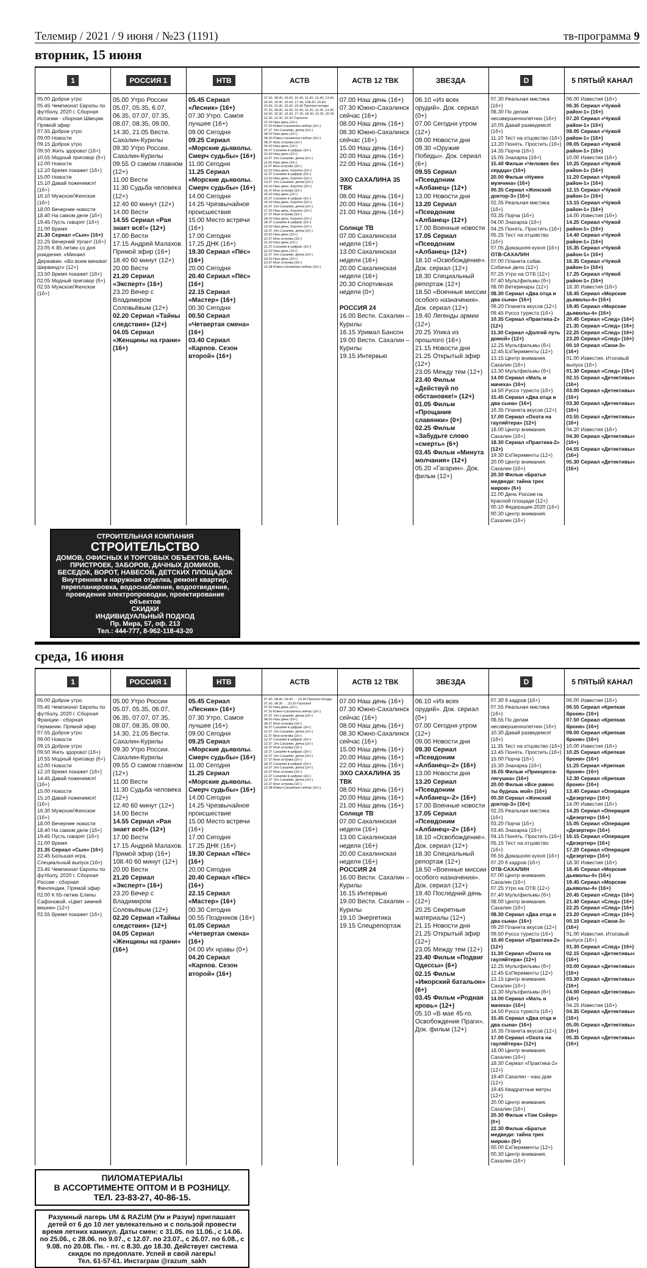Телемир / 2021 / 9 июня / №23 (1191)
тв-программа 9
вторник, 15 июня
| 1 | РОССИЯ 1 | НТВ | АСТВ | АСТВ 12 ТВК | ЗВЕЗДА | D | 5 ПЯТЫЙ КАНАЛ |
| --- | --- | --- | --- | --- | --- | --- | --- |
| 05.00 Доброе утро 05.45 Чемпионат Европы по футболу, 2020 г. Сборная Испании - сборная Швеции. Прямой эфир 07.55 Доброе утро 09.00 Новости 09.15 Доброе утро 09.50 Жить здорово! (16+) 10.55 Модный приговор (6+) 12.00 Новости 12.10 Время покажет (16+) 15.00 Новости 15.10 Давай поженимся! (16+) 16.10 Мужское/Женское (16+) 18.00 Вечерние новости 18.40 На самом деле (16+) 19.45 Пусть говорят (16+) 21.00 Время 21.30 Сериал «Сын» (16+) 22.25 Вечерний Ургант (16+) 23.05 К 85 летию со дня рождения. «Михаил Державин. «Во всем виноват Ширвиндт» (12+) 23.50 Время покажет (16+) 02.05 Модный приговор (6+) 02.55 Мужское/Женское (16+) | 05.00 Утро России 05.07, 05.35, 6.07, 06.35, 07.07, 07.35, 08.07, 08.35, 09.00, 14.30, 21.05 Вести. Сахалин-Курилы 09.30 Утро России. Сахалин-Курилы 09.55 О самом главном (12+) 11.00 Вести 11.30 Судьба человека (12+) 12.40 60 минут (12+) 14.00 Вести 14.55 Сериал «Рая знает всё!» (12+) 17.00 Вести 17.15 Андрей Малахов. Прямой эфир (16+) 18.40 60 минут (12+) 20.00 Вести 21.20 Сериал «Эксперт» (16+) 23.20 Вечер с Владимиром Соловьёвым (12+) 02.20 Сериал «Тайны следствия» (12+) 04.05 Сериал «Женщины на грани» (16+) | 05.45 Сериал «Лесник» (16+) 07.30 Утро. Самое лучшее (16+) 09.00 Сегодня 09.25 Сериал «Морские дьяволы. Смерч судьбы» (16+) 11.00 Сегодня 11.25 Сериал «Морские дьяволы. Смерч судьбы» (16+) 14.00 Сегодня 14.25 Чрезвычайное происшествие 15.00 Место встречи (16+) 17.00 Сегодня 17.25 ДНК (16+) 19.30 Сериал «Пёс» (16+) 20.00 Сегодня 20.40 Сериал «Пёс» (16+) 22.15 Сериал «Мастер» (16+) 00.30 Сегодня 00.50 Сериал «Четвертая смена» (16+) 03.40 Сериал «Карпов. Сезон второй» (16+) | 07.40, 08.40, 09.40, 10.40, 11.40, 12.40, 13.40, 14.40, 15.40, 16.40, 17.40, 108.40, 19.40, 20.40, 21.40, 22.40, 23.40 Прогноз погоды 07.30, 08.30, 09.30, 10.30, 11.30, 12.30, 13.30, 14.30, 15.30, 16.30, 17.30, 18.30, 19.30, 20.30, 21.30, 22.30, 23.30 Гороскоп 07.00 Наш день (16+) 07.30 Южно-Сахалинск сейчас (16+) 07.37 Это Сахалин, детка (16+) 08.00 Наш день (16+) 08.30 Южно-Сахалинск сейчас (16+) 08.37 Мои острова (16+) 09.00 Наш день (16+) 09.37 Сахалин в цифрах (16+) 10.00 Наш день (16+) 10.37 Это Сахалин, детка (16+) 11.00 Наш день (16+) 11.37 Мои острова (16+) 12.00 Наш день. Коротко (16+) 12.37 Сахалин в цифрах (16+) 13.00 Наш день. Коротко (16+) 13.37 Это Сахалин, детка (16+) 14.00 Наш день. Коротко (16+) 14.37 Мои острова (16+) 15.00 Наш день (16+) 15.37 Сахалин в цифрах (16+) 16.00 Наш день. Коротко (16+) 16.37 Это Сахалин, детка (16+) 17.00 Наш день. Коротко (16+) 17.37 Мои острова (16+) 18.00 Наш день. Коротко (16+) 18.37 Сахалин в цифрах (16+) 19.00 Наш день. Коротко (16+) 19.37 Это Сахалин, детка (16+) 20.00 Наш день (16+) 20.37 Мои острова (16+) 21.00 Наш день (16+) 21.37 Сахалин в цифрах (16+) 22.00 Наш день (16+) 22.37 Это Сахалин, детка (16+) 23.00 Наш день (16+) 23.37 Мои острова (16+) 23.38 Южно-Сахалинск сейчас (16+) | 07.00 Наш день (16+) 07.30 Южно-Сахалинск сейчас (16+) 08.00 Наш день (16+) 08.30 Южно-Сахалинск сейчас (16+) 15.00 Наш день (16+) 20.00 Наш день (16+) 22.00 Наш день (16+) ЭХО САХАЛИНА 35 ТВК 08.00 Наш день (16+) 20.00 Наш день (16+) 21.00 Наш день (16+) Солнце ТВ 07.00 Сахалинская неделя (16+) 13.00 Сахалинская неделя (16+) 20.00 Сахалинская неделя (16+) 20.30 Спортивная неделя (0+) РОССИЯ 24 16.00 Вести. Сахалин – Курилы 16.15 Уримал Бансон 19.00 Вести. Сахалин – Курилы 19.15 Интервью | 06.10 «Из всех орудий». Док. сериал (0+) 07.00 Сегодня утром (12+) 09.00 Новости дня 09.30 «Оружие Победы». Док. сериал (6+) 09.55 Сериал «Псевдоним «Албанец» (12+) 13.00 Новости дня 13.20 Сериал «Псевдоним «Албанец» (12+) 17.00 Военные новости 17.05 Сериал «Псевдоним «Албанец» (12+) 18.10 «Освобождение». Док. сериал (12+) 18.30 Специальный репортаж (12+) 18.50 «Военные миссии особого назначения». Док. сериал (12+) 19.40 Легенды армии (12+) 20.25 Улика из прошлого (16+) 21.15 Новости дня 21.25 Открытый эфир (12+) 23.05 Между тем (12+) 23.40 Фильм «Действуй по обстановке!» (12+) 01.05 Фильм «Прощание славянки» (0+) 02.25 Фильм «Забудьте слово «смерть» (6+) 03.45 Фильм «Минута молчания» (12+) 05.20 «Гагарин». Док. фильм (12+) | 07.30 Реальная мистика (16+) 08.30 По делам несовершеннолетних (16+) 10.05 Давай разведемся! (16+) 11.10 Тест на отцовство (16+) 13.20 Понять. Простить (16+) 14.35 Порча (16+) 15.05 Знахарка (16+) 15.40 Фильм «Человек без сердца» (16+) 20.00 Фильм «Нужен мужчина» (16+) 00.35 Сериал «Женский доктор-3» (16+) 02.35 Реальная мистика (16+) 03.35 Порча (16+) 04.00 Знахарка (16+) 04.25 Понять. Простить (16+) 05.25 Тест на отцовство (16+) 07.05 Домашняя кухня (16+) ОТВ-САХАЛИН 07.00 Планета собак. Собачье дело (12+) 07.25 Утро на ОТВ (12+) 07.40 Мультфильмы (6+) 08.00 Ветеринары (12+) 08.30 Сериал «Два отца и два сына» (16+) 09.20 Планета вкусов (12+) 09.45 Руссо туристо (16+) 10.35 Сериал «Практика-2» (12+) 11.30 Сериал «Долгий путь домой» (12+) 12.25 Мультфильмы (6+) 12.45 ЕхПерименты (12+) 13.15 Центр внимания. Сахалин (16+) 13.30 Мультфильмы (6+) 14.00 Сериал «Мать и мачеха» (16+) 14.50 Руссо туристо (16+) 15.45 Сериал «Два отца и два сына» (16+) 16.35 Планета вкусов (12+) 17.00 Сериал «Охота на гауляйтера» (12+) 18.00 Центр внимания. Сахалин (16+) 18.30 Сериал «Практика-2» (12+) 19.30 ЕхПерименты (12+) 20.00 Центр внимания. Сахалин (16+) 20.30 Фильм «Братья медведи: тайна трех миров» (6+) 22.00 День России на Красной площади (12+) 00.10 Федерация-2020 (16+) 00.30 Центр внимания. Сахалин (16+) | 06.00 Известия (16+) 06.35 Сериал «Чужой район-1» (16+) 07.20 Сериал «Чужой район-1» (16+) 08.05 Сериал «Чужой район-1» (16+) 09.05 Сериал «Чужой район-1» (16+) 10.00 Известия (16+) 10.25 Сериал «Чужой район-1» (16+) 11.20 Сериал «Чужой район-1» (16+) 12.15 Сериал «Чужой район-1» (16+) 13.15 Сериал «Чужой район-1» (16+) 14.00 Известия (16+) 14.25 Сериал «Чужой район-1» (16+) 14.40 Сериал «Чужой район-1» (16+) 15.35 Сериал «Чужой район-1» (16+) 16.35 Сериал «Чужой район-1» (16+) 17.25 Сериал «Чужой район-1» (16+) 18.30 Известия (16+) 18.45 Сериал «Морские дьяволы-4» (16+) 19.45 Сериал «Морские дьяволы-4» (16+) 20.45 Сериал «След» (16+) 21.35 Сериал «След» (16+) 22.25 Сериал «След» (16+) 23.20 Сериал «След» (16+) 00.10 Сериал «Свои-3» (16+) 01.00 Известия. Итоговый выпуск (16+) 01.30 Сериал «След» (16+) 02.15 Сериал «Детективы» (16+) 03.00 Сериал «Детективы» (16+) 03.30 Сериал «Детективы» (16+) 03.55 Сериал «Детективы» (16+) 04.20 Известия (16+) 04.30 Сериал «Детективы» (16+) 04.55 Сериал «Детективы» (16+) 05.30 Сериал «Детективы» (16+) |
СТРОИТЕЛЬНАЯ КОМПАНИЯ
СТРОИТЕЛЬСТВО
ДОМОВ, ОФИСНЫХ И ТОРГОВЫХ ОБЪЕКТОВ, БАНЬ, ПРИСТРОЕК, ЗАБОРОВ, ДАЧНЫХ ДОМИКОВ, БЕСЕДОК, ВОРОТ, НАВЕСОВ, ДЕТСКИХ ПЛОЩАДОК
Внутренняя и наружная отделка, ремонт квартир, перепланировка, водоснабжение, водоотведение, проведение электропроводки, проектирование объектов
СКИДКИ
ИНДИВИДУАЛЬНЫЙ ПОДХОД
Пр. Мира, 57, оф. 213
Тел.: 444-777, 8-962-118-43-20
среда, 16 июня
| 1 | РОССИЯ 1 | НТВ | АСТВ | АСТВ 12 ТВК | ЗВЕЗДА | D | 5 ПЯТЫЙ КАНАЛ |
| --- | --- | --- | --- | --- | --- | --- | --- |
| 05.00 Доброе утро 05.45 Чемпионат Европы по футболу, 2020 г. Сборная Франции - сборная Германии. Прямой эфир 07.55 Доброе утро 09.00 Новости 09.15 Доброе утро 09.50 Жить здорово! (16+) 10.55 Модный приговор (6+) 12.00 Новости 12.10 Время покажет (16+) 14.45 Давай поженимся! (16+) 15.00 Новости 15.10 Давай поженимся! (16+) 16.30 Мужское/Женское (16+) 18.00 Вечерние новости 18.40 На самом деле (16+) 19.45 Пусть говорят (16+) 21.00 Время 21.35 Сериал «Сын» (16+) 22.45 Большая игра. Специальный выпуск (16+) 23.45 Чемпионат Европы по футболу, 2020 г. Сборная России - сборная Финляндии. Прямой эфир 02.00 К 65-летию Елены Сафоновой. «Цвет зимней вишни» (12+) 02.55 Время покажет (16+) | 05.00 Утро России 05.07, 05.35, 06.07, 06.35, 07.07, 07.35, 08.07, 08.35, 09.00, 14.30, 21.05 Вести. Сахалин-Курилы 09.30 Утро России. Сахалин-Курилы 09.55 О самом главном (12+) 11.00 Вести 11.30 Судьба человека (12+) 12.40 60 минут (12+) 14.00 Вести 14.55 Сериал «Рая знает всё!» (12+) 17.00 Вести 17.15 Андрей Малахов. Прямой эфир (16+) 108.40 60 минут (12+) 20.00 Вести 21.20 Сериал «Эксперт» (16+) 23.20 Вечер с Владимиром Соловьёвым (12+) 02.20 Сериал «Тайны следствия» (12+) 04.05 Сериал «Женщины на грани» (16+) | 05.45 Сериал «Лесник» (16+) 07.30 Утро. Самое лучшее (16+) 09.00 Сегодня 09.25 Сериал «Морские дьяволы. Смерч судьбы» (16+) 11.00 Сегодня 11.25 Сериал «Морские дьяволы. Смерч судьбы» (16+) 14.00 Сегодня 14.25 Чрезвычайное происшествие 15.00 Место встречи (16+) 17.00 Сегодня 17.25 ДНК (16+) 19.30 Сериал «Пёс» (16+) 20.00 Сегодня 20.40 Сериал «Пёс» (16+) 22.15 Сериал «Мастер» (16+) 00.30 Сегодня 00.55 Поздняков (16+) 01.05 Сериал «Четвертая смена» (16+) 04.00 Их нравы (0+) 04.20 Сериал «Карпов. Сезон второй» (16+) | 07.40, 08.40, 09.40 … 23.40 Прогноз погоды 07.30, 08.30 … 23.30 Гороскоп 07.00 Наш день (16+) 07.30 Южно-Сахалинск сейчас (16+) 07.37 Это Сахалин, детка (16+) 08.00 Наш день (16+) 08.37 Мои острова (16+) 09.37 Сахалин в цифрах (16+) 10.37 Это Сахалин, детка (16+) 11.37 Мои острова (16+) 12.37 Сахалин в цифрах (16+) 13.37 Это Сахалин, детка (16+) 14.37 Мои острова (16+) 15.37 Сахалин в цифрах (16+) 16.37 Это Сахалин, детка (16+) 17.37 Мои острова (16+) 18.37 Сахалин в цифрах (16+) 19.37 Это Сахалин, детка (16+) 20.37 Мои острова (16+) 21.37 Сахалин в цифрах (16+) 22.37 Это Сахалин, детка (16+) 23.37 Мои острова (16+) 23.38 Южно-Сахалинск сейчас (16+) | 07.00 Наш день (16+) 07.30 Южно-Сахалинск сейчас (16+) 08.00 Наш день (16+) 08.30 Южно-Сахалинск сейчас (16+) 15.00 Наш день (16+) 20.00 Наш день (16+) 22.00 Наш день (16+) ЭХО САХАЛИНА 35 ТВК 08.00 Наш день (16+) 20.00 Наш день (16+) 21.00 Наш день (16+) Солнце ТВ 07.00 Сахалинская неделя (16+) 13.00 Сахалинская неделя (16+) 20.00 Сахалинская неделя (16+) РОССИЯ 24 16.00 Вести. Сахалин – Курилы 16.15 Интервью 19.00 Вести. Сахалин – Курилы 19.10 Энергетика 19.15 Спецрепортаж | 06.10 «Из всех орудий». Док. сериал (0+) 07.00 Сегодня утром (12+) 09.00 Новости дня 09.30 Сериал «Псевдоним «Албанец»-2» (16+) 13.00 Новости дня 13.20 Сериал «Псевдоним «Албанец»-2» (16+) 17.00 Военные новости 17.05 Сериал «Псевдоним «Албанец»-2» (16+) 18.10 «Освобождение». Док. сериал (12+) 18.30 Специальный репортаж (12+) 18.50 «Военные миссии особого назначения». Док. сериал (12+) 19.40 Последний день (12+) 20.25 Секретные материалы (12+) 21.15 Новости дня 21.25 Открытый эфир (12+) 23.05 Между тем (12+) 23.40 Фильм «Подвиг Одессы» (6+) 02.15 Фильм «Ижорский батальон» (6+) 03.45 Фильм «Родная кровь» (12+) 05.10 «В мае 45-го. Освобождение Праги». Док. фильм (12+) | 07.30 6 кадров (16+) 07.55 Реальная мистика (16+) 08.55 По делам несовершеннолетних (16+) 10.30 Давай разведемся! (16+) 11.35 Тест на отцовство (16+) 13.45 Понять. Простить (16+) 15.00 Порча (16+) 15.30 Знахарка (16+) 16.05 Фильм «Принцесса-лягушка» (16+) 20.00 Фильм «Все равно ты будешь мой» (16+) 00.30 Сериал «Женский доктор-3» (16+) 02.25 Реальная мистика (16+) 03.20 Порча (16+) 03.45 Знахарка (16+) 04.15 Понять. Простить (16+) 05.15 Тест на отцовство (16+) 06.55 Домашняя кухня (16+) 07.20 6 кадров (16+) ОТВ-САХАЛИН 07.00 Центр внимания. Сахалин (16+) 07.25 Утро на ОТВ (12+) 07.40 Мультфильмы (6+) 08.00 Центр внимания. Сахалин (16+) 08.30 Сериал «Два отца и два сына» (16+) 09.20 Планета вкусов (12+) 09.50 Руссо туристо (16+) 10.40 Сериал «Практика-2» (12+) 11.30 Сериал «Охота на гауляйтера» (12+) 12.25 Мультфильмы (6+) 12.45 ЕхПерименты (12+) 13.15 Центр внимания. Сахалин (16+) 13.30 Мультфильмы (6+) 14.00 Сериал «Мать и мачеха» (16+) 14.50 Руссо туристо (16+) 15.45 Сериал «Два отца и два сына» (16+) 16.35 Планета вкусов (12+) 17.00 Сериал «Охота на гауляйтера» (12+) 18.00 Центр внимания. Сахалин (16+) 18.30 Сериал «Практика-2» (12+) 19.40 Сахалин - наш дом (12+) 19.45 Квадратные метры (12+) 20.00 Центр внимания. Сахалин (16+) 20.30 Фильм «Том Сойер» (0+) 22.30 Фильм «Братья медведи: тайна трех миров» (6+) 00.00 ЕхПерименты (12+) 00.30 Центр внимания. Сахалин (16+) | 06.00 Известия (16+) 06.55 Сериал «Крепкая броня» (16+) 07.50 Сериал «Крепкая броня» (16+) 09.00 Сериал «Крепкая броня» (16+) 10.00 Известия (16+) 10.25 Сериал «Крепкая броня» (16+) 11.25 Сериал «Крепкая броня» (16+) 12.30 Сериал «Крепкая броня» (16+) 13.40 Сериал «Операция «Дезертир» (16+) 14.00 Известия (16+) 14.25 Сериал «Операция «Дезертир» (16+) 15.05 Сериал «Операция «Дезертир» (16+) 16.15 Сериал «Операция «Дезертир» (16+) 17.20 Сериал «Операция «Дезертир» (16+) 18.30 Известия (16+) 18.45 Сериал «Морские дьяволы-4» (16+) 19.45 Сериал «Морские дьяволы-4» (16+) 20.45 Сериал «След» (16+) 21.40 Сериал «След» (16+) 22.25 Сериал «След» (16+) 23.20 Сериал «След» (16+) 00.10 Сериал «Свои-3» (16+) 01.00 Известия. Итоговый выпуск (16+) 01.30 Сериал «След» (16+) 02.15 Сериал «Детективы» (16+) 03.00 Сериал «Детективы» (16+) 03.30 Сериал «Детективы» (16+) 04.00 Сериал «Детективы» (16+) 04.25 Известия (16+) 04.35 Сериал «Детективы» (16+) 05.05 Сериал «Детективы» (16+) 05.35 Сериал «Детективы» (16+) |
ПИЛОМАТЕРИАЛЫ
В АССОРТИМЕНТЕ ОПТОМ И В РОЗНИЦУ.
ТЕЛ. 23-83-27, 40-86-15.
Разумный лагерь UM & RAZUM (Ум и Разум) приглашает детей от 6 до 10 лет увлекательно и с пользой провести время летних каникул. Даты смен: с 31.05. по 11.06., с 14.06. по 25.06., с 28.06. по 9.07., с 12.07. по 23.07., с 26.07. по 6.08., с 9.08. по 20.08. Пн. - пт. с 8.30. до 18.30. Действует система скидок по предоплате. Успей в свой лагерь!
Тел. 61-57-61. Инстаграм @razum_sakh